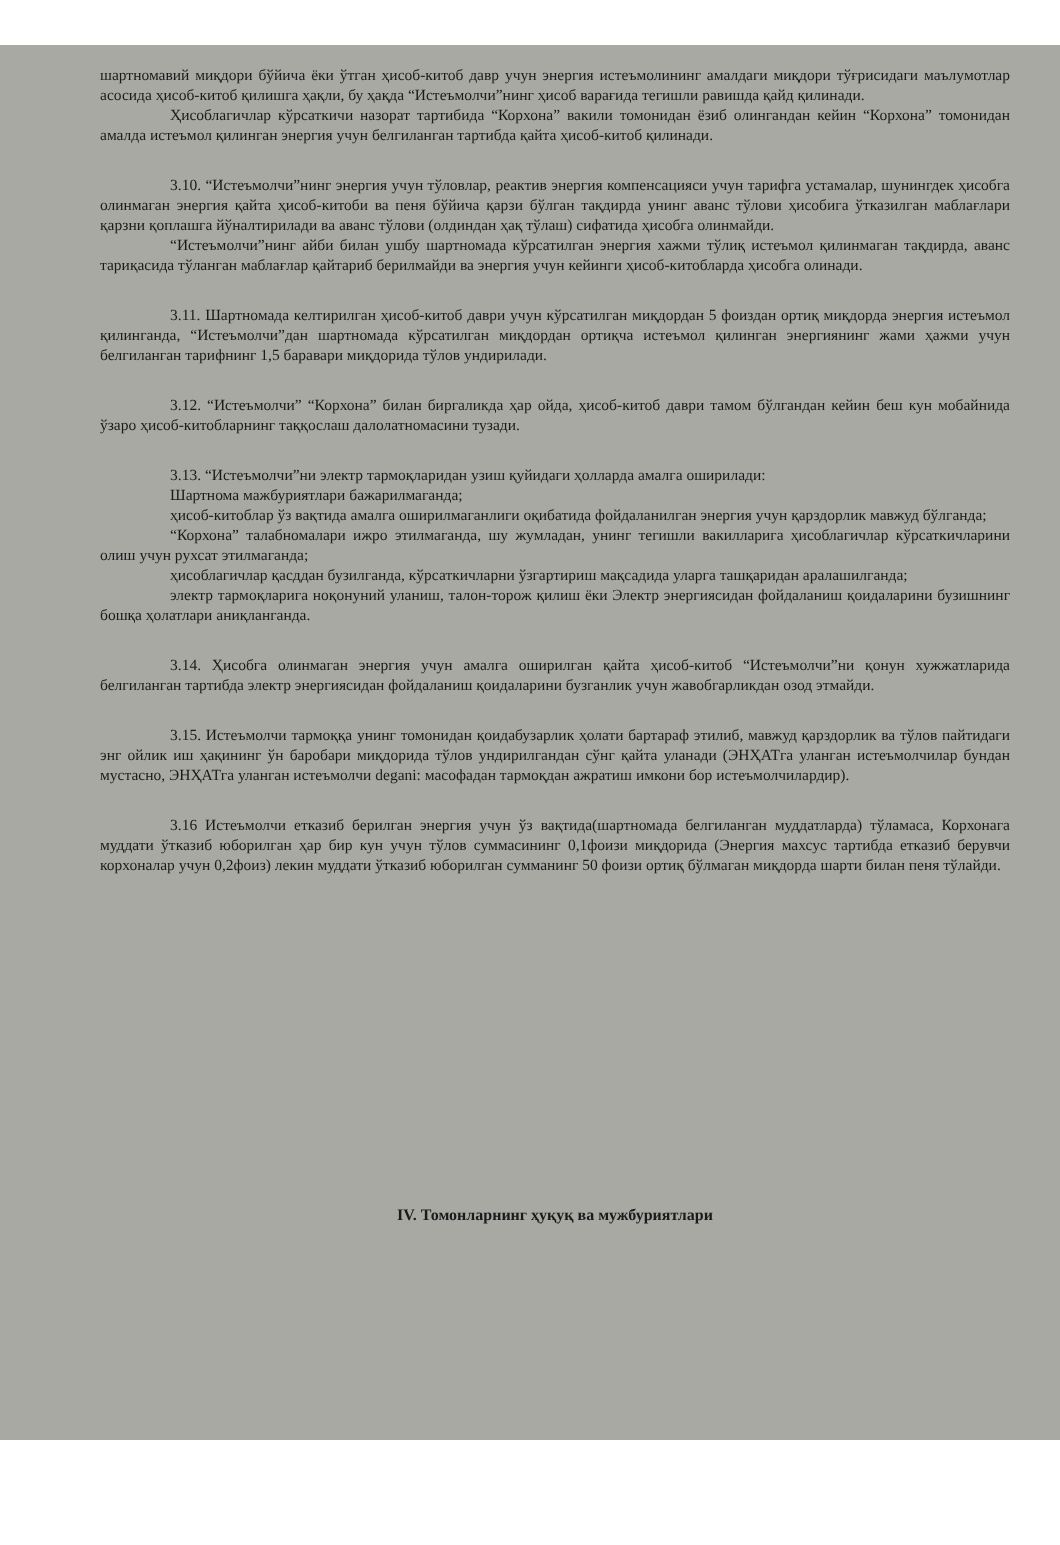шартномавий миқдори бўйича ёки ўтган ҳисоб-китоб давр учун энергия истеъмолининг амалдаги миқдори тўғрисидаги маълумотлар асосида ҳисоб-китоб қилишга ҳақли, бу ҳақда “Истеъмолчи”нинг ҳисоб варағида тегишли равишда қайд қилинади.
Ҳисоблагичлар кўрсаткичи назорат тартибида “Корхона” вакили томонидан ёзиб олингандан кейин “Корхона” томонидан амалда истеъмол қилинган энергия учун белгиланган тартибда қайта ҳисоб-китоб қилинади.
3.10. “Истеъмолчи”нинг энергия учун тўловлар, реактив энергия компенсацияси учун тарифга устамалар, шунингдек ҳисобга олинмаган энергия қайта ҳисоб-китоби ва пеня бўйича қарзи бўлган тақдирда унинг аванс тўлови ҳисобига ўтказилган маблағлари қарзни қоплашга йўналтирилади ва аванс тўлови (олдиндан ҳақ тўлаш) сифатида ҳисобга олинмайди.
“Истеъмолчи”нинг айби билан ушбу шартномада кўрсатилган энергия хажми тўлиқ истеъмол қилинмаган тақдирда, аванс тариқасида тўланган маблағлар қайтариб берилмайди ва энергия учун кейинги ҳисоб-китобларда ҳисобга олинади.
3.11. Шартномада келтирилган ҳисоб-китоб даври учун кўрсатилган миқдордан 5 фоиздан ортиқ миқдорда энергия истеъмол қилинганда, “Истеъмолчи”дан шартномада кўрсатилган миқдордан ортиқча истеъмол қилинган энергиянинг жами ҳажми учун белгиланган тарифнинг 1,5 баравари миқдорида тўлов ундирилади.
3.12. “Истеъмолчи” “Корхона” билан биргаликда ҳар ойда, ҳисоб-китоб даври тамом бўлгандан кейин беш кун мобайнида ўзаро ҳисоб-китобларнинг таққослаш далолатномасини тузади.
3.13. “Истеъмолчи”ни электр тармоқларидан узиш қуйидаги ҳолларда амалга оширилади:
Шартнома мажбуриятлари бажарилмаганда;
ҳисоб-китоблар ўз вақтида амалга оширилмаганлиги оқибатида фойдаланилган энергия учун қарздорлик мавжуд бўлганда;
“Корхона” талабномалари ижро этилмаганда, шу жумладан, унинг тегишли вакилларига ҳисоблагичлар кўрсаткичларини олиш учун рухсат этилмаганда;
ҳисоблагичлар қасддан бузилганда, кўрсаткичларни ўзгартириш мақсадида уларга ташқаридан аралашилганда;
электр тармоқларига ноқонуний уланиш, талон-торож қилиш ёки Электр энергиясидан фойдаланиш қоидаларини бузишнинг бошқа ҳолатлари аниқланганда.
3.14. Ҳисобга олинмаган энергия учун амалга оширилган қайта ҳисоб-китоб “Истеъмолчи”ни қонун хужжатларида белгиланган тартибда электр энергиясидан фойдаланиш қоидаларини бузганлик учун жавобгарликдан озод этмайди.
3.15. Истеъмолчи тармоққа унинг томонидан қоидабузарлик ҳолати бартараф этилиб, мавжуд қарздорлик ва тўлов пайтидаги энг ойлик иш ҳақининг ўн баробари миқдорида тўлов ундирилгандан сўнг қайта уланади (ЭНҲАТга уланган истеъмолчилар бундан мустасно, ЭНҲАТга уланган истеъмолчи degani: масофадан тармоқдан ажратиш имкони бор истеъмолчилардир).
3.16 Истеъмолчи етказиб берилган энергия учун ўз вақтида(шартномада белгиланган муддатларда) тўламаса, Корхонага муддати ўтказиб юборилган ҳар бир кун учун тўлов суммасининг 0,1фоизи миқдорида (Энергия махсус тартибда етказиб берувчи корхоналар учун 0,2фоиз) лекин муддати ўтказиб юборилган сумманинг 50 фоизи ортиқ бўлмаган миқдорда шарти билан пеня тўлайди.
IV. Томонларнинг ҳуқуқ ва мужбуриятлари